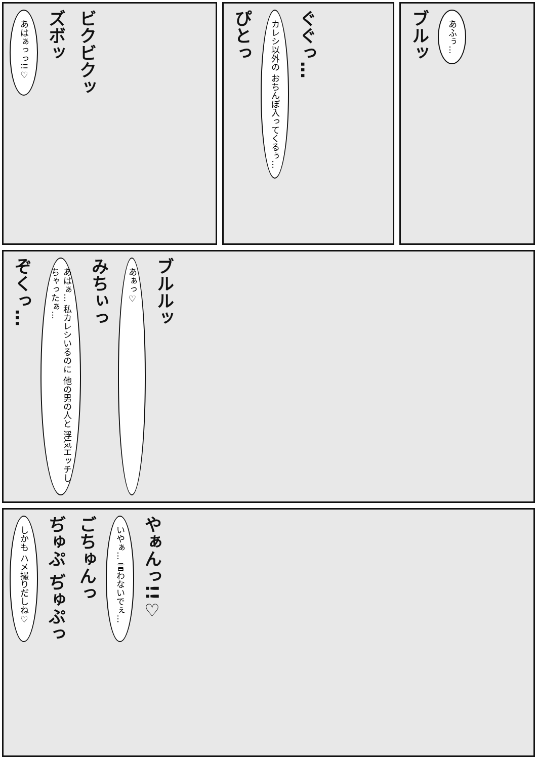あはぁっっ!!♡
ズボッ
ビクビクッ
ぴとっ
カレシ以外の おちんぽ入ってくるぅ…
ぐぐっ…
ブルッ
あふぅ…
ぞくっ…
あはぁ… 私カレシいるのに 他の男の人と 浮気エッチしちゃったぁ…
みちぃっ
あぁっ♡
ブルルッ
しかも ハメ撮りだしね♡
ぢゅぷ ぢゅぷっ
ごちゅんっ
いやぁ… 言わないでぇ…
やぁんっ!!♡